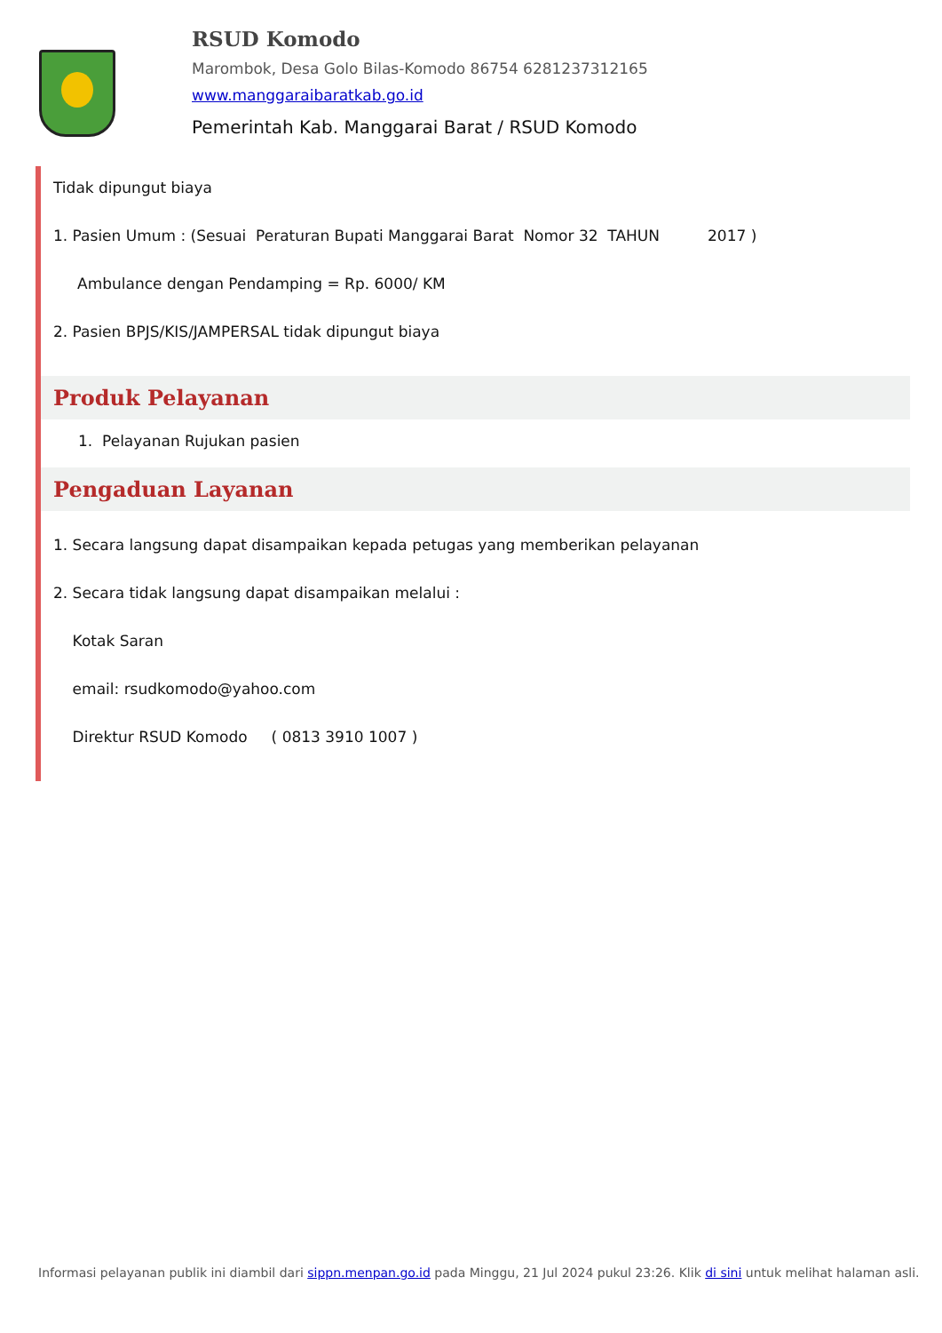RSUD Komodo
Marombok, Desa Golo Bilas-Komodo 86754 6281237312165
www.manggaraibaratkab.go.id
Pemerintah Kab. Manggarai Barat / RSUD Komodo
Tidak dipungut biaya
1. Pasien Umum : (Sesuai Peraturan Bupati Manggarai Barat Nomor 32 TAHUN 2017 )
Ambulance dengan Pendamping = Rp. 6000/ KM
2. Pasien BPJS/KIS/JAMPERSAL tidak dipungut biaya
Produk Pelayanan
1. Pelayanan Rujukan pasien
Pengaduan Layanan
1. Secara langsung dapat disampaikan kepada petugas yang memberikan pelayanan
2. Secara tidak langsung dapat disampaikan melalui :
Kotak Saran
email: rsudkomodo@yahoo.com
Direktur RSUD Komodo ( 0813 3910 1007 )
Informasi pelayanan publik ini diambil dari sippn.menpan.go.id pada Minggu, 21 Jul 2024 pukul 23:26. Klik di sini untuk melihat halaman asli.